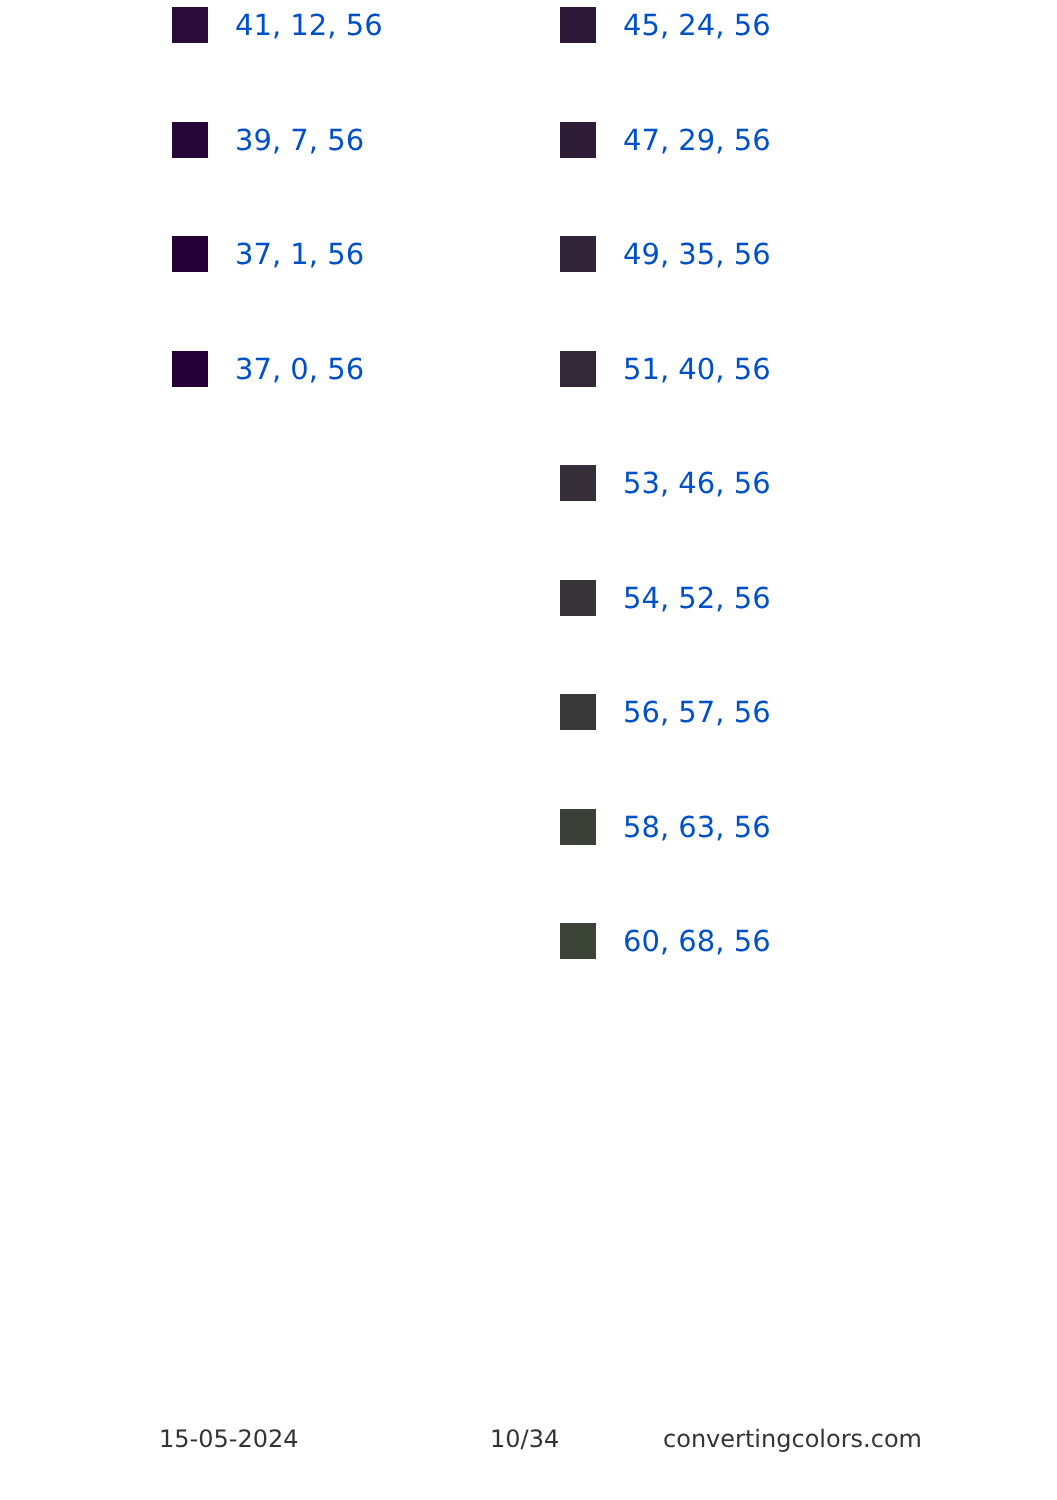41, 12, 56
39, 7, 56
37, 1, 56
37, 0, 56
45, 24, 56
47, 29, 56
49, 35, 56
51, 40, 56
53, 46, 56
54, 52, 56
56, 57, 56
58, 63, 56
60, 68, 56
15-05-2024 10/34 convertingcolors.com